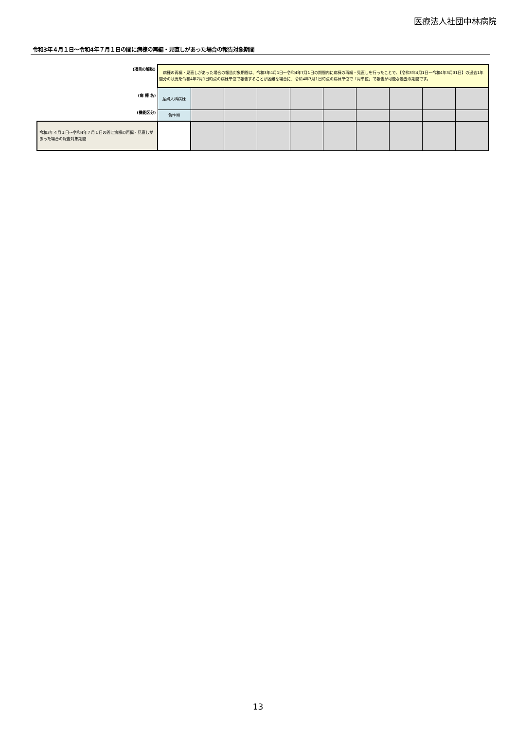医療法人社団中林病院
令和3年４月１日～令和4年７月１日の間に病棟の再編・見直しがあった場合の報告対象期間
| (項目の解説) | 病棟の再編・見直しがあった場合の報告対象期間は、令和3年4月1日～令和4年7月1日の期間内に病棟の再編・見直しを行ったことで、【令和3年4月1日～令和4年3月31日】の過去1年間分の状況を令和4年7月1日時点の病棟単位で報告することが困難な場合に、令和4年7月1日時点の病棟単位で「月単位」で報告が可能な過去の期間です。 | | | | | | | | | |
| (病 棟 名) | 産婦人科病棟 | | | | | | | | | |
| (機能区分) | 急性期 | | | | | | | | | |
| 令和3年４月１日～令和4年７月１日の間に病棟の再編・見直しがあった場合の報告対象期間 | | | | | | | | | | |
13